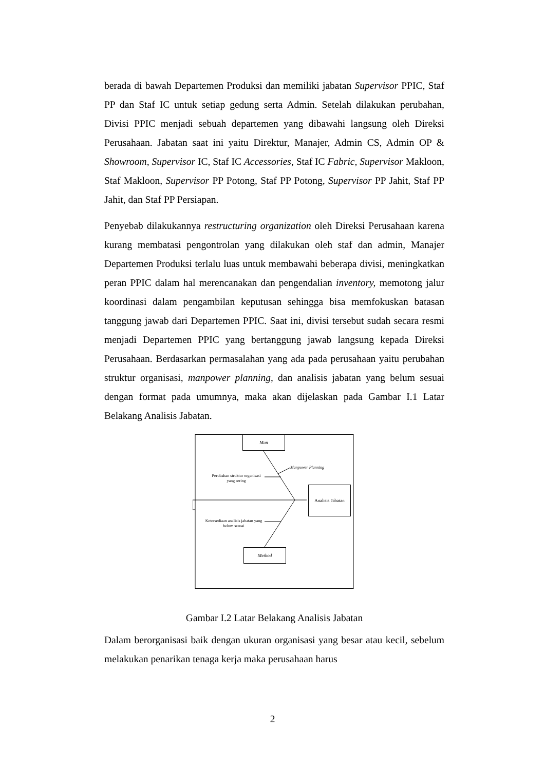berada di bawah Departemen Produksi dan memiliki jabatan Supervisor PPIC, Staf PP dan Staf IC untuk setiap gedung serta Admin. Setelah dilakukan perubahan, Divisi PPIC menjadi sebuah departemen yang dibawahi langsung oleh Direksi Perusahaan. Jabatan saat ini yaitu Direktur, Manajer, Admin CS, Admin OP & Showroom, Supervisor IC, Staf IC Accessories, Staf IC Fabric, Supervisor Makloon, Staf Makloon, Supervisor PP Potong, Staf PP Potong, Supervisor PP Jahit, Staf PP Jahit, dan Staf PP Persiapan.
Penyebab dilakukannya restructuring organization oleh Direksi Perusahaan karena kurang membatasi pengontrolan yang dilakukan oleh staf dan admin, Manajer Departemen Produksi terlalu luas untuk membawahi beberapa divisi, meningkatkan peran PPIC dalam hal merencanakan dan pengendalian inventory, memotong jalur koordinasi dalam pengambilan keputusan sehingga bisa memfokuskan batasan tanggung jawab dari Departemen PPIC. Saat ini, divisi tersebut sudah secara resmi menjadi Departemen PPIC yang bertanggung jawab langsung kepada Direksi Perusahaan. Berdasarkan permasalahan yang ada pada perusahaan yaitu perubahan struktur organisasi, manpower planning, dan analisis jabatan yang belum sesuai dengan format pada umumnya, maka akan dijelaskan pada Gambar I.1 Latar Belakang Analisis Jabatan.
Man
Manpower Planning
Perubahan struktur organisasi yang sering
Analisis Jabatan
Ketersediaan analisis jabatan yang belum sesuai
Method
Gambar I.2 Latar Belakang Analisis Jabatan
Dalam berorganisasi baik dengan ukuran organisasi yang besar atau kecil, sebelum melakukan penarikan tenaga kerja maka perusahaan harus
2